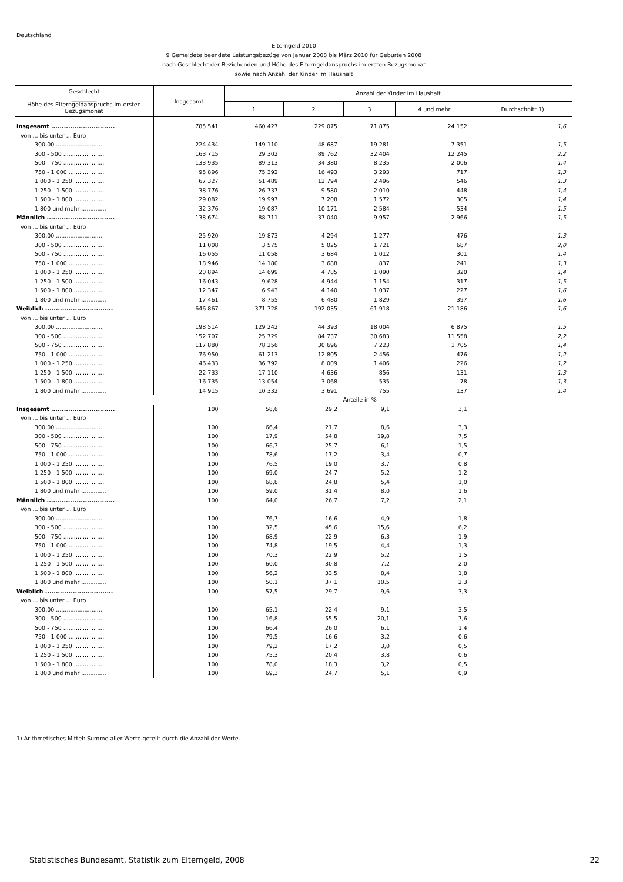Deutschland
Elterngeld 2010
9 Gemeldete beendete Leistungsbezüge von Januar 2008 bis März 2010 für Geburten 2008
nach Geschlecht der Beziehenden und Höhe des Elterngeldanspruchs im ersten Bezugsmonat
sowie nach Anzahl der Kinder im Haushalt
| Geschlecht _________ Höhe des Elterngeldanspruchs im ersten Bezugsmonat | Insgesamt | Anzahl der Kinder im Haushalt | | | | |
| --- | --- | --- | --- | --- | --- | --- |
| | | 1 | 2 | 3 | 4 und mehr | Durchschnitt 1) |
| Insgesamt .............................. | 785 541 | 460 427 | 229 075 | 71 875 | 24 152 | 1,6 |
| von ... bis unter ... Euro | | | | | | |
| 300,00 .......................... | 224 434 | 149 110 | 48 687 | 19 281 | 7 351 | 1,5 |
| 300 - 500 ....................... | 163 715 | 29 302 | 89 762 | 32 404 | 12 245 | 2,2 |
| 500 - 750 ....................... | 133 935 | 89 313 | 34 380 | 8 235 | 2 006 | 1,4 |
| 750 - 1 000 .................... | 95 896 | 75 392 | 16 493 | 3 293 | 717 | 1,3 |
| 1 000 - 1 250 ................. | 67 327 | 51 489 | 12 794 | 2 496 | 546 | 1,3 |
| 1 250 - 1 500 ................. | 38 776 | 26 737 | 9 580 | 2 010 | 448 | 1,4 |
| 1 500 - 1 800 ................. | 29 082 | 19 997 | 7 208 | 1 572 | 305 | 1,4 |
| 1 800 und mehr .............. | 32 376 | 19 087 | 10 171 | 2 584 | 534 | 1,5 |
| Männlich ................................ | 138 674 | 88 711 | 37 040 | 9 957 | 2 966 | 1,5 |
| von ... bis unter ... Euro | | | | | | |
| 300,00 .......................... | 25 920 | 19 873 | 4 294 | 1 277 | 476 | 1,3 |
| 300 - 500 ....................... | 11 008 | 3 575 | 5 025 | 1 721 | 687 | 2,0 |
| 500 - 750 ....................... | 16 055 | 11 058 | 3 684 | 1 012 | 301 | 1,4 |
| 750 - 1 000 .................... | 18 946 | 14 180 | 3 688 | 837 | 241 | 1,3 |
| 1 000 - 1 250 ................. | 20 894 | 14 699 | 4 785 | 1 090 | 320 | 1,4 |
| 1 250 - 1 500 ................. | 16 043 | 9 628 | 4 944 | 1 154 | 317 | 1,5 |
| 1 500 - 1 800 ................. | 12 347 | 6 943 | 4 140 | 1 037 | 227 | 1,6 |
| 1 800 und mehr .............. | 17 461 | 8 755 | 6 480 | 1 829 | 397 | 1,6 |
| Weiblich ................................ | 646 867 | 371 728 | 192 035 | 61 918 | 21 186 | 1,6 |
| von ... bis unter ... Euro | | | | | | |
| 300,00 .......................... | 198 514 | 129 242 | 44 393 | 18 004 | 6 875 | 1,5 |
| 300 - 500 ....................... | 152 707 | 25 729 | 84 737 | 30 683 | 11 558 | 2,2 |
| 500 - 750 ....................... | 117 880 | 78 256 | 30 696 | 7 223 | 1 705 | 1,4 |
| 750 - 1 000 .................... | 76 950 | 61 213 | 12 805 | 2 456 | 476 | 1,2 |
| 1 000 - 1 250 ................. | 46 433 | 36 792 | 8 009 | 1 406 | 226 | 1,2 |
| 1 250 - 1 500 ................. | 22 733 | 17 110 | 4 636 | 856 | 131 | 1,3 |
| 1 500 - 1 800 ................. | 16 735 | 13 054 | 3 068 | 535 | 78 | 1,3 |
| 1 800 und mehr .............. | 14 915 | 10 332 | 3 691 | 755 | 137 | 1,4 |
| | Anteile in % | | | | | |
| Insgesamt .............................. | 100 | 58,6 | 29,2 | 9,1 | 3,1 | |
| von ... bis unter ... Euro | | | | | | |
| 300,00 .......................... | 100 | 66,4 | 21,7 | 8,6 | 3,3 | |
| 300 - 500 ....................... | 100 | 17,9 | 54,8 | 19,8 | 7,5 | |
| 500 - 750 ....................... | 100 | 66,7 | 25,7 | 6,1 | 1,5 | |
| 750 - 1 000 .................... | 100 | 78,6 | 17,2 | 3,4 | 0,7 | |
| 1 000 - 1 250 ................. | 100 | 76,5 | 19,0 | 3,7 | 0,8 | |
| 1 250 - 1 500 ................. | 100 | 69,0 | 24,7 | 5,2 | 1,2 | |
| 1 500 - 1 800 ................. | 100 | 68,8 | 24,8 | 5,4 | 1,0 | |
| 1 800 und mehr .............. | 100 | 59,0 | 31,4 | 8,0 | 1,6 | |
| Männlich ................................ | 100 | 64,0 | 26,7 | 7,2 | 2,1 | |
| von ... bis unter ... Euro | | | | | | |
| 300,00 .......................... | 100 | 76,7 | 16,6 | 4,9 | 1,8 | |
| 300 - 500 ....................... | 100 | 32,5 | 45,6 | 15,6 | 6,2 | |
| 500 - 750 ....................... | 100 | 68,9 | 22,9 | 6,3 | 1,9 | |
| 750 - 1 000 .................... | 100 | 74,8 | 19,5 | 4,4 | 1,3 | |
| 1 000 - 1 250 ................. | 100 | 70,3 | 22,9 | 5,2 | 1,5 | |
| 1 250 - 1 500 ................. | 100 | 60,0 | 30,8 | 7,2 | 2,0 | |
| 1 500 - 1 800 ................. | 100 | 56,2 | 33,5 | 8,4 | 1,8 | |
| 1 800 und mehr .............. | 100 | 50,1 | 37,1 | 10,5 | 2,3 | |
| Weiblich ................................ | 100 | 57,5 | 29,7 | 9,6 | 3,3 | |
| von ... bis unter ... Euro | | | | | | |
| 300,00 .......................... | 100 | 65,1 | 22,4 | 9,1 | 3,5 | |
| 300 - 500 ....................... | 100 | 16,8 | 55,5 | 20,1 | 7,6 | |
| 500 - 750 ....................... | 100 | 66,4 | 26,0 | 6,1 | 1,4 | |
| 750 - 1 000 .................... | 100 | 79,5 | 16,6 | 3,2 | 0,6 | |
| 1 000 - 1 250 ................. | 100 | 79,2 | 17,2 | 3,0 | 0,5 | |
| 1 250 - 1 500 ................. | 100 | 75,3 | 20,4 | 3,8 | 0,6 | |
| 1 500 - 1 800 ................. | 100 | 78,0 | 18,3 | 3,2 | 0,5 | |
| 1 800 und mehr .............. | 100 | 69,3 | 24,7 | 5,1 | 0,9 | |
1) Arithmetisches Mittel: Summe aller Werte geteilt durch die Anzahl der Werte.
Statistisches Bundesamt, Statistik zum Elterngeld, 2008
22